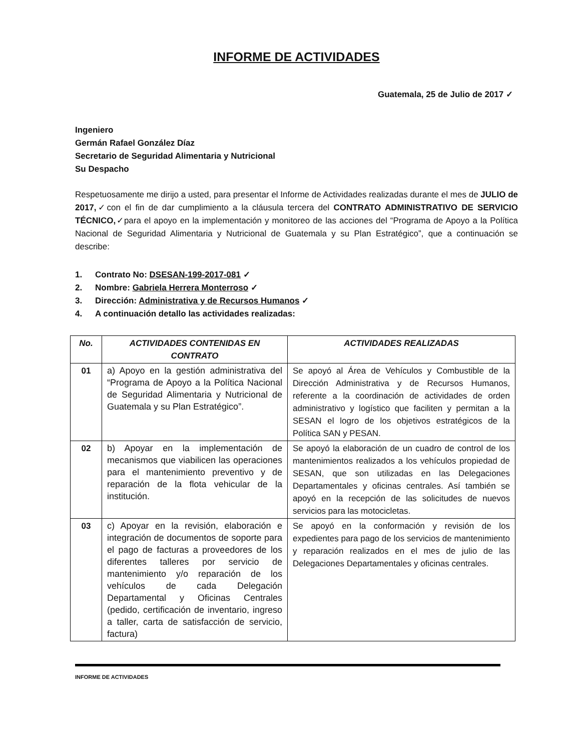INFORME DE ACTIVIDADES
Guatemala, 25 de Julio de 2017 ✓
Ingeniero
Germán Rafael González Díaz
Secretario de Seguridad Alimentaria y Nutricional
Su Despacho
Respetuosamente me dirijo a usted, para presentar el Informe de Actividades realizadas durante el mes de JULIO de 2017,✓con el fin de dar cumplimiento a la cláusula tercera del CONTRATO ADMINISTRATIVO DE SERVICIO TÉCNICO,✓para el apoyo en la implementación y monitoreo de las acciones del “Programa de Apoyo a la Política Nacional de Seguridad Alimentaria y Nutricional de Guatemala y su Plan Estratégico”, que a continuación se describe:
1. Contrato No: DSESAN-199-2017-081 ✓
2. Nombre: Gabriela Herrera Monterroso ✓
3. Dirección: Administrativa y de Recursos Humanos ✓
4. A continuación detallo las actividades realizadas:
| No. | ACTIVIDADES CONTENIDAS EN CONTRATO | ACTIVIDADES REALIZADAS |
| --- | --- | --- |
| 01 | a) Apoyo en la gestión administrativa del “Programa de Apoyo a la Política Nacional de Seguridad Alimentaria y Nutricional de Guatemala y su Plan Estratégico”. | Se apoyó al Área de Vehículos y Combustible de la Dirección Administrativa y de Recursos Humanos, referente a la coordinación de actividades de orden administrativo y logístico que faciliten y permitan a la SESAN el logro de los objetivos estratégicos de la Política SAN y PESAN. |
| 02 | b) Apoyar en la implementación de mecanismos que viabilicen las operaciones para el mantenimiento preventivo y de reparación de la flota vehicular de la institución. | Se apoyó la elaboración de un cuadro de control de los mantenimientos realizados a los vehículos propiedad de SESAN, que son utilizadas en las Delegaciones Departamentales y oficinas centrales. Así también se apoyó en la recepción de las solicitudes de nuevos servicios para las motocicletas. |
| 03 | c) Apoyar en la revisión, elaboración e integración de documentos de soporte para el pago de facturas a proveedores de los diferentes talleres por servicio de mantenimiento y/o reparación de los vehículos de cada Delegación Departamental y Oficinas Centrales (pedido, certificación de inventario, ingreso a taller, carta de satisfacción de servicio, factura) | Se apoyó en la conformación y revisión de los expedientes para pago de los servicios de mantenimiento y reparación realizados en el mes de julio de las Delegaciones Departamentales y oficinas centrales. |
INFORME DE ACTIVIDADES